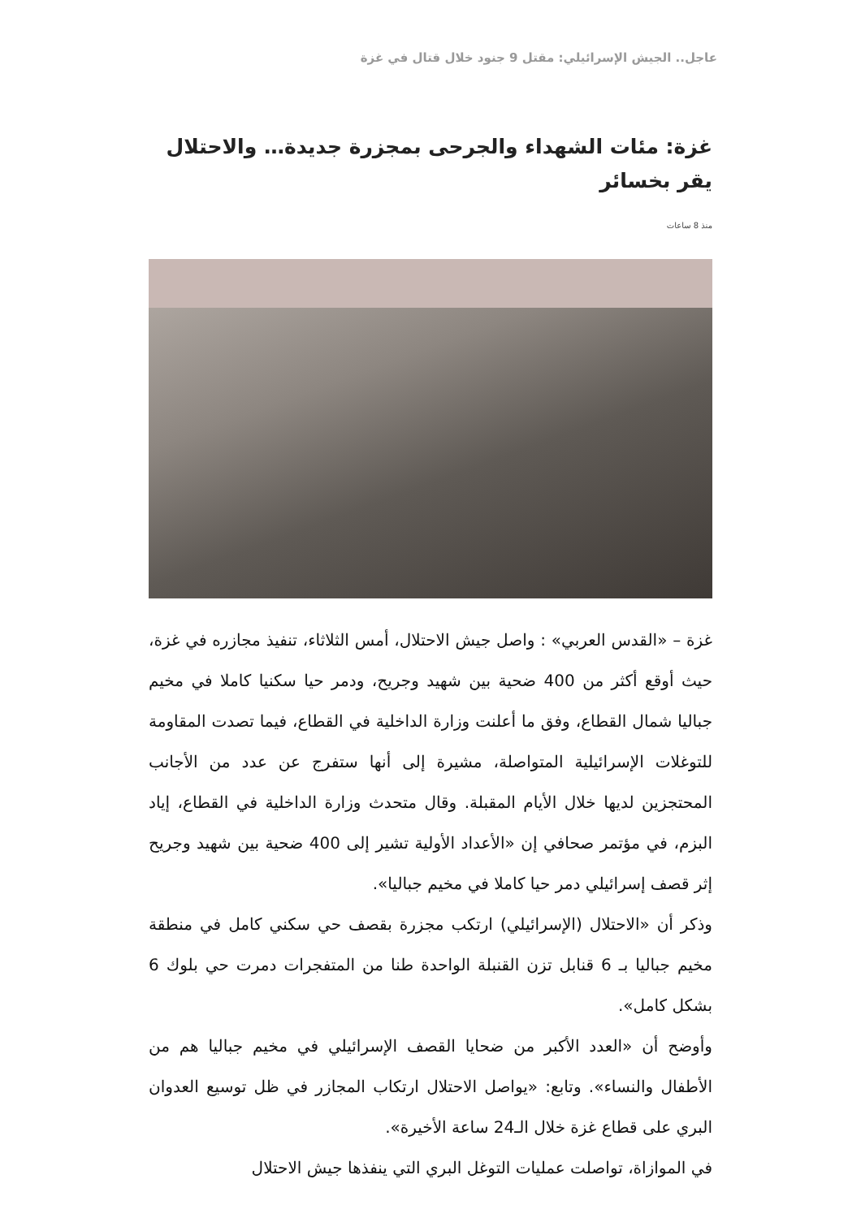عاجل.. الجيش الإسرائيلي: مقتل 9 جنود خلال قتال في غزة
غزة: مئات الشهداء والجرحى بمجزرة جديدة… والاحتلال يقر بخسائر
منذ 8 ساعات
غزة – «القدس العربي» : واصل جيش الاحتلال، أمس الثلاثاء، تنفيذ مجازره في غزة، حيث أوقع أكثر من 400 ضحية بين شهيد وجريح، ودمر حيا سكنيا كاملا في مخيم جباليا شمال القطاع، وفق ما أعلنت وزارة الداخلية في القطاع، فيما تصدت المقاومة للتوغلات الإسرائيلية المتواصلة، مشيرة إلى أنها ستفرج عن عدد من الأجانب المحتجزين لديها خلال الأيام المقبلة. وقال متحدث وزارة الداخلية في القطاع، إياد البزم، في مؤتمر صحافي إن «الأعداد الأولية تشير إلى 400 ضحية بين شهيد وجريح إثر قصف إسرائيلي دمر حيا كاملا في مخيم جباليا».
وذكر أن «الاحتلال (الإسرائيلي) ارتكب مجزرة بقصف حي سكني كامل في منطقة مخيم جباليا بـ 6 قنابل تزن القنبلة الواحدة طنا من المتفجرات دمرت حي بلوك 6 بشكل كامل».
وأوضح أن «العدد الأكبر من ضحايا القصف الإسرائيلي في مخيم جباليا هم من الأطفال والنساء». وتابع: «يواصل الاحتلال ارتكاب المجازر في ظل توسيع العدوان البري على قطاع غزة خلال الـ24 ساعة الأخيرة».
في الموازاة، تواصلت عمليات التوغل البري التي ينفذها جيش الاحتلال